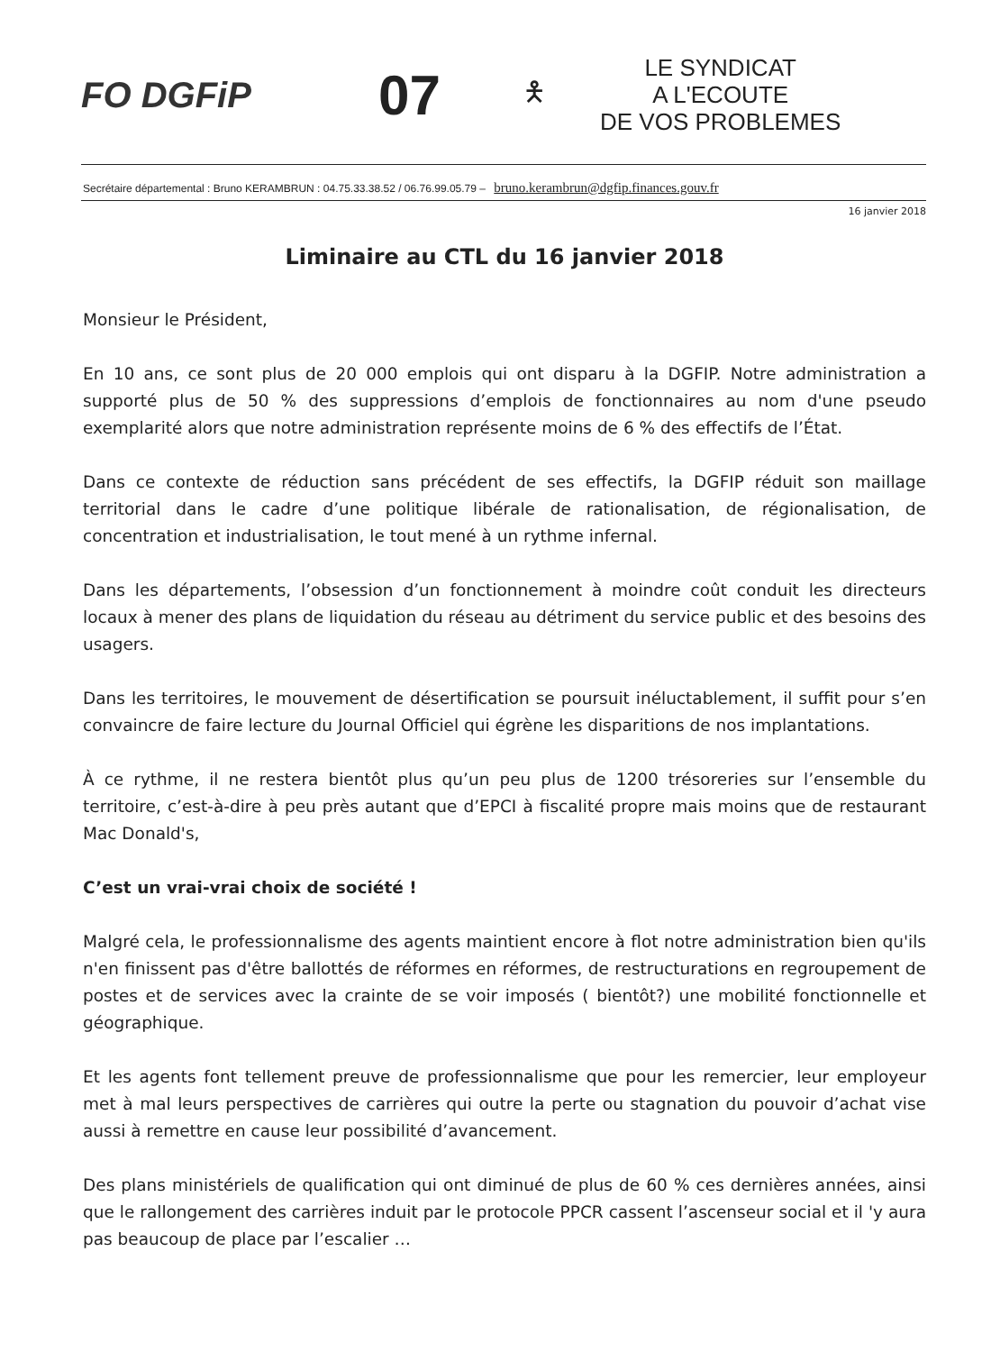FO DGFiP
07
🯅
LE SYNDICAT
A L'ECOUTE
DE VOS PROBLEMES
Secrétaire départemental : Bruno KERAMBRUN : 04.75.33.38.52 / 06.76.99.05.79 – bruno.kerambrun@dgfip.finances.gouv.fr
16 janvier 2018
Liminaire au CTL du 16 janvier 2018
Monsieur le Président,
En 10 ans, ce sont plus de 20 000 emplois qui ont disparu à la DGFIP. Notre administration a supporté plus de 50 % des suppressions d’emplois de fonctionnaires au nom d'une pseudo exemplarité alors que notre administration représente moins de 6 % des effectifs de l’État.
Dans ce contexte de réduction sans précédent de ses effectifs, la DGFIP réduit son maillage territorial dans le cadre d’une politique libérale de rationalisation, de régionalisation, de concentration et industrialisation, le tout mené à un rythme infernal.
Dans les départements, l’obsession d’un fonctionnement à moindre coût conduit les directeurs locaux à mener des plans de liquidation du réseau au détriment du service public et des besoins des usagers.
Dans les territoires, le mouvement de désertification se poursuit inéluctablement, il suffit pour s’en convaincre de faire lecture du Journal Officiel qui égrène les disparitions de nos implantations.
À ce rythme, il ne restera bientôt plus qu’un peu plus de 1200 trésoreries sur l’ensemble du territoire, c’est-à-dire à peu près autant que d’EPCI à fiscalité propre mais moins que de restaurant Mac Donald's,
C’est un vrai-vrai choix de société !
Malgré cela, le professionnalisme des agents maintient encore à flot notre administration bien qu'ils n'en finissent pas d'être ballottés de réformes en réformes, de restructurations en regroupement de postes et de services avec la crainte de se voir imposés ( bientôt?) une mobilité fonctionnelle et géographique.
Et les agents font tellement preuve de professionnalisme que pour les remercier, leur employeur met à mal leurs perspectives de carrières qui outre la perte ou stagnation du pouvoir d’achat vise aussi à remettre en cause leur possibilité d’avancement.
Des plans ministériels de qualification qui ont diminué de plus de 60 % ces dernières années, ainsi que le rallongement des carrières induit par le protocole PPCR cassent l’ascenseur social et il 'y aura pas beaucoup de place par l’escalier …